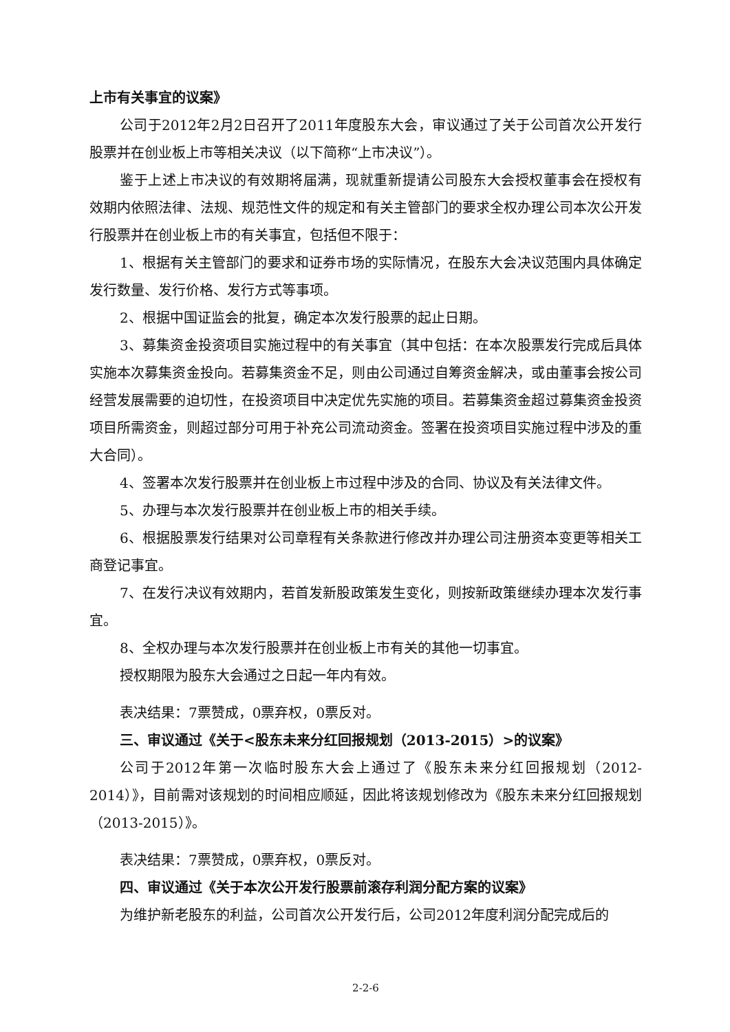上市有关事宜的议案》
公司于2012年2月2日召开了2011年度股东大会，审议通过了关于公司首次公开发行股票并在创业板上市等相关决议（以下简称“上市决议”）。
鉴于上述上市决议的有效期将届满，现就重新提请公司股东大会授权董事会在授权有效期内依照法律、法规、规范性文件的规定和有关主管部门的要求全权办理公司本次公开发行股票并在创业板上市的有关事宜，包括但不限于：
1、根据有关主管部门的要求和证券市场的实际情况，在股东大会决议范围内具体确定发行数量、发行价格、发行方式等事项。
2、根据中国证监会的批复，确定本次发行股票的起止日期。
3、募集资金投资项目实施过程中的有关事宜（其中包括：在本次股票发行完成后具体实施本次募集资金投向。若募集资金不足，则由公司通过自筹资金解决，或由董事会按公司经营发展需要的迫切性，在投资项目中决定优先实施的项目。若募集资金超过募集资金投资项目所需资金，则超过部分可用于补充公司流动资金。签署在投资项目实施过程中涉及的重大合同）。
4、签署本次发行股票并在创业板上市过程中涉及的合同、协议及有关法律文件。
5、办理与本次发行股票并在创业板上市的相关手续。
6、根据股票发行结果对公司章程有关条款进行修改并办理公司注册资本变更等相关工商登记事宜。
7、在发行决议有效期内，若首发新股政策发生变化，则按新政策继续办理本次发行事宜。
8、全权办理与本次发行股票并在创业板上市有关的其他一切事宜。
授权期限为股东大会通过之日起一年内有效。
表决结果：7票赞成，0票弃权，0票反对。
三、审议通过《关于<股东未来分红回报规划（2013-2015）>的议案》
公司于2012年第一次临时股东大会上通过了《股东未来分红回报规划（2012-2014）》，目前需对该规划的时间相应顺延，因此将该规划修改为《股东未来分红回报规划（2013-2015）》。
表决结果：7票赞成，0票弃权，0票反对。
四、审议通过《关于本次公开发行股票前滚存利润分配方案的议案》
为维护新老股东的利益，公司首次公开发行后，公司2012年度利润分配完成后的
2-2-6